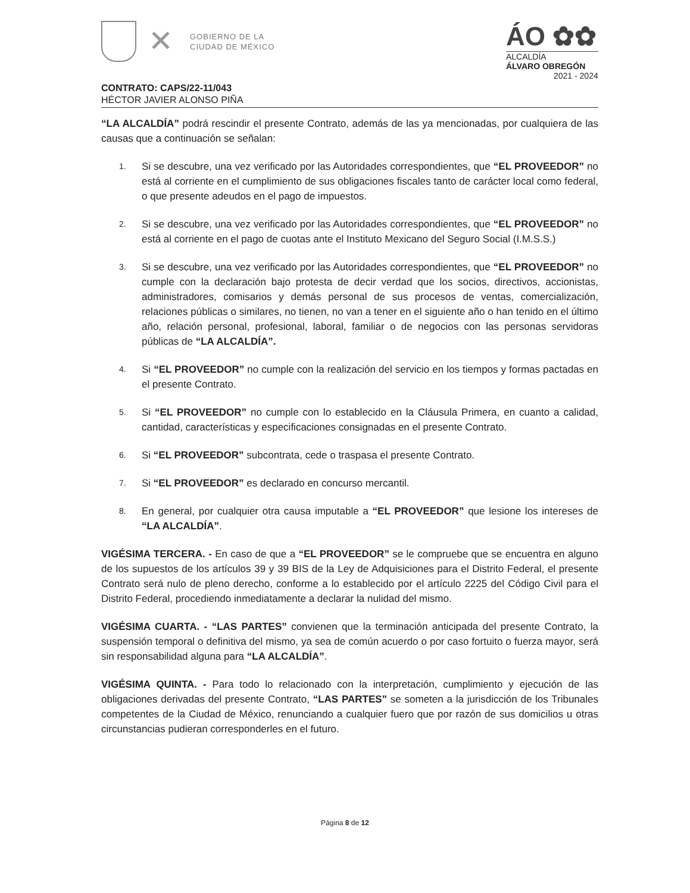✕ GOBIERNO DE LA
CIUDAD DE MÉXICO
ÁO ✿✿
ALCALDÍA
ÁLVARO OBREGÓN
2021 - 2024
CONTRATO: CAPS/22-11/043
HÉCTOR JAVIER ALONSO PIÑA
“LA ALCALDÍA” podrá rescindir el presente Contrato, además de las ya mencionadas, por cualquiera de las causas que a continuación se señalan:
1. Si se descubre, una vez verificado por las Autoridades correspondientes, que “EL PROVEEDOR” no está al corriente en el cumplimiento de sus obligaciones fiscales tanto de carácter local como federal, o que presente adeudos en el pago de impuestos.
2. Si se descubre, una vez verificado por las Autoridades correspondientes, que “EL PROVEEDOR” no está al corriente en el pago de cuotas ante el Instituto Mexicano del Seguro Social (I.M.S.S.)
3. Si se descubre, una vez verificado por las Autoridades correspondientes, que “EL PROVEEDOR” no cumple con la declaración bajo protesta de decir verdad que los socios, directivos, accionistas, administradores, comisarios y demás personal de sus procesos de ventas, comercialización, relaciones públicas o similares, no tienen, no van a tener en el siguiente año o han tenido en el último año, relación personal, profesional, laboral, familiar o de negocios con las personas servidoras públicas de “LA ALCALDÍA”.
4. Si “EL PROVEEDOR” no cumple con la realización del servicio en los tiempos y formas pactadas en el presente Contrato.
5. Si “EL PROVEEDOR” no cumple con lo establecido en la Cláusula Primera, en cuanto a calidad, cantidad, características y especificaciones consignadas en el presente Contrato.
6. Si “EL PROVEEDOR” subcontrata, cede o traspasa el presente Contrato.
7. Si “EL PROVEEDOR” es declarado en concurso mercantil.
8. En general, por cualquier otra causa imputable a “EL PROVEEDOR” que lesione los intereses de “LA ALCALDÍA”.
VIGÉSIMA TERCERA. - En caso de que a “EL PROVEEDOR” se le compruebe que se encuentra en alguno de los supuestos de los artículos 39 y 39 BIS de la Ley de Adquisiciones para el Distrito Federal, el presente Contrato será nulo de pleno derecho, conforme a lo establecido por el artículo 2225 del Código Civil para el Distrito Federal, procediendo inmediatamente a declarar la nulidad del mismo.
VIGÉSIMA CUARTA. - “LAS PARTES” convienen que la terminación anticipada del presente Contrato, la suspensión temporal o definitiva del mismo, ya sea de común acuerdo o por caso fortuito o fuerza mayor, será sin responsabilidad alguna para “LA ALCALDÍA”.
VIGÉSIMA QUINTA. - Para todo lo relacionado con la interpretación, cumplimiento y ejecución de las obligaciones derivadas del presente Contrato, “LAS PARTES” se someten a la jurisdicción de los Tribunales competentes de la Ciudad de México, renunciando a cualquier fuero que por razón de sus domicilios u otras circunstancias pudieran corresponderles en el futuro.
Página 8 de 12